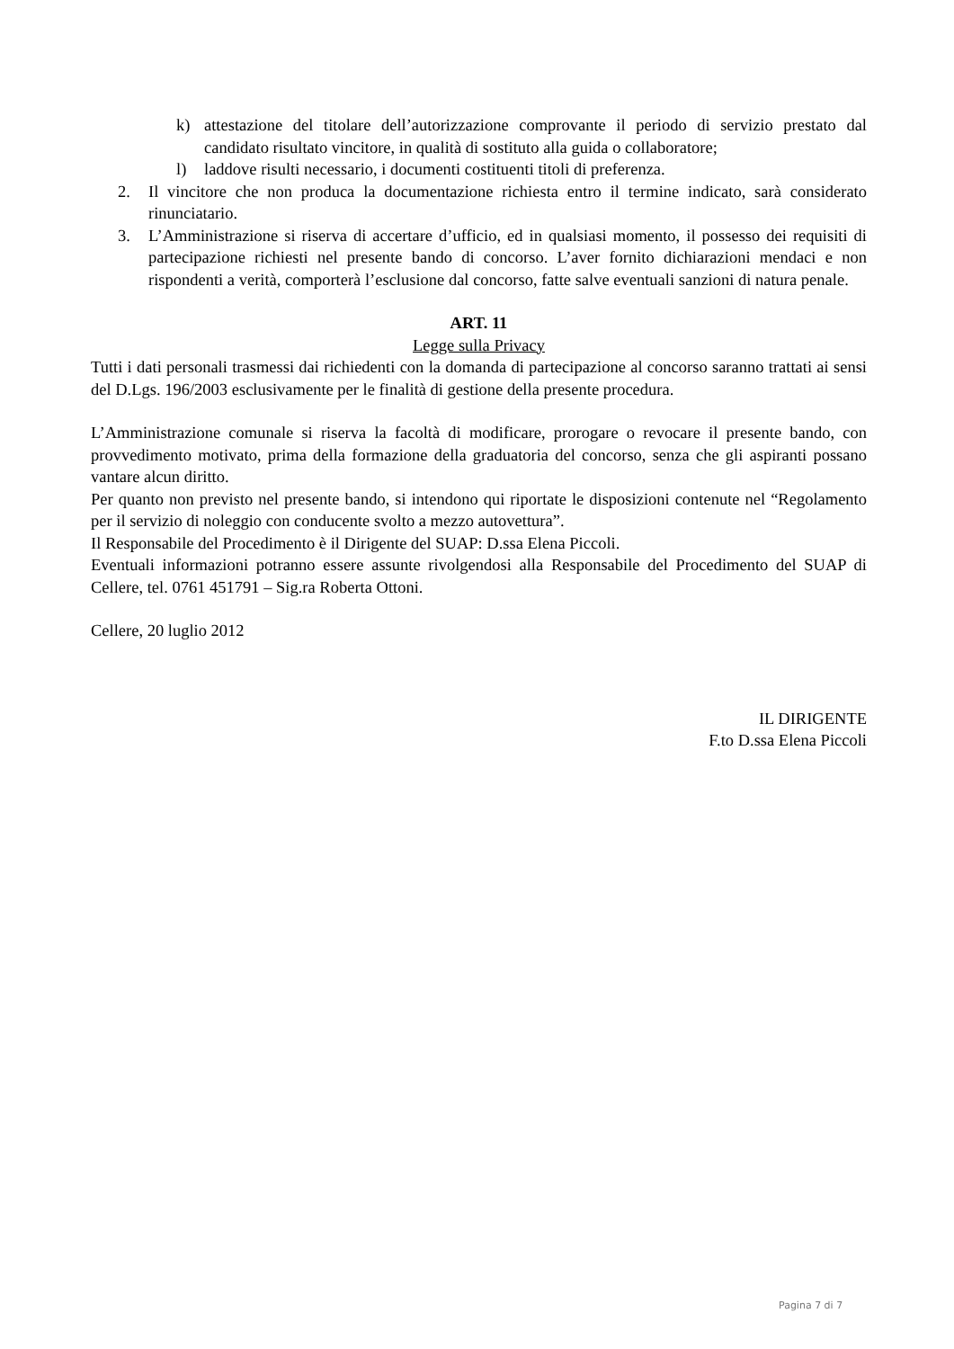k) attestazione del titolare dell’autorizzazione comprovante il periodo di servizio prestato dal candidato risultato vincitore, in qualità di sostituto alla guida o collaboratore;
l) laddove risulti necessario, i documenti costituenti titoli di preferenza.
2. Il vincitore che non produca la documentazione richiesta entro il termine indicato, sarà considerato rinunciatario.
3. L’Amministrazione si riserva di accertare d’ufficio, ed in qualsiasi momento, il possesso dei requisiti di partecipazione richiesti nel presente bando di concorso. L’aver fornito dichiarazioni mendaci e non rispondenti a verità, comporterà l’esclusione dal concorso, fatte salve eventuali sanzioni di natura penale.
ART. 11
Legge sulla Privacy
Tutti i dati personali trasmessi dai richiedenti con la domanda di partecipazione al concorso saranno trattati ai sensi del D.Lgs. 196/2003 esclusivamente per le finalità di gestione della presente procedura.
L’Amministrazione comunale si riserva la facoltà di modificare, prorogare o revocare il presente bando, con provvedimento motivato, prima della formazione della graduatoria del concorso, senza che gli aspiranti possano vantare alcun diritto.
Per quanto non previsto nel presente bando, si intendono qui riportate le disposizioni contenute nel “Regolamento per il servizio di noleggio con conducente svolto a mezzo autovettura”.
Il Responsabile del Procedimento è il Dirigente del SUAP: D.ssa Elena Piccoli.
Eventuali informazioni potranno essere assunte rivolgendosi alla Responsabile del Procedimento del SUAP di Cellere, tel. 0761 451791 – Sig.ra Roberta Ottoni.
Cellere, 20 luglio 2012
IL DIRIGENTE
F.to D.ssa Elena Piccoli
Pagina 7 di 7